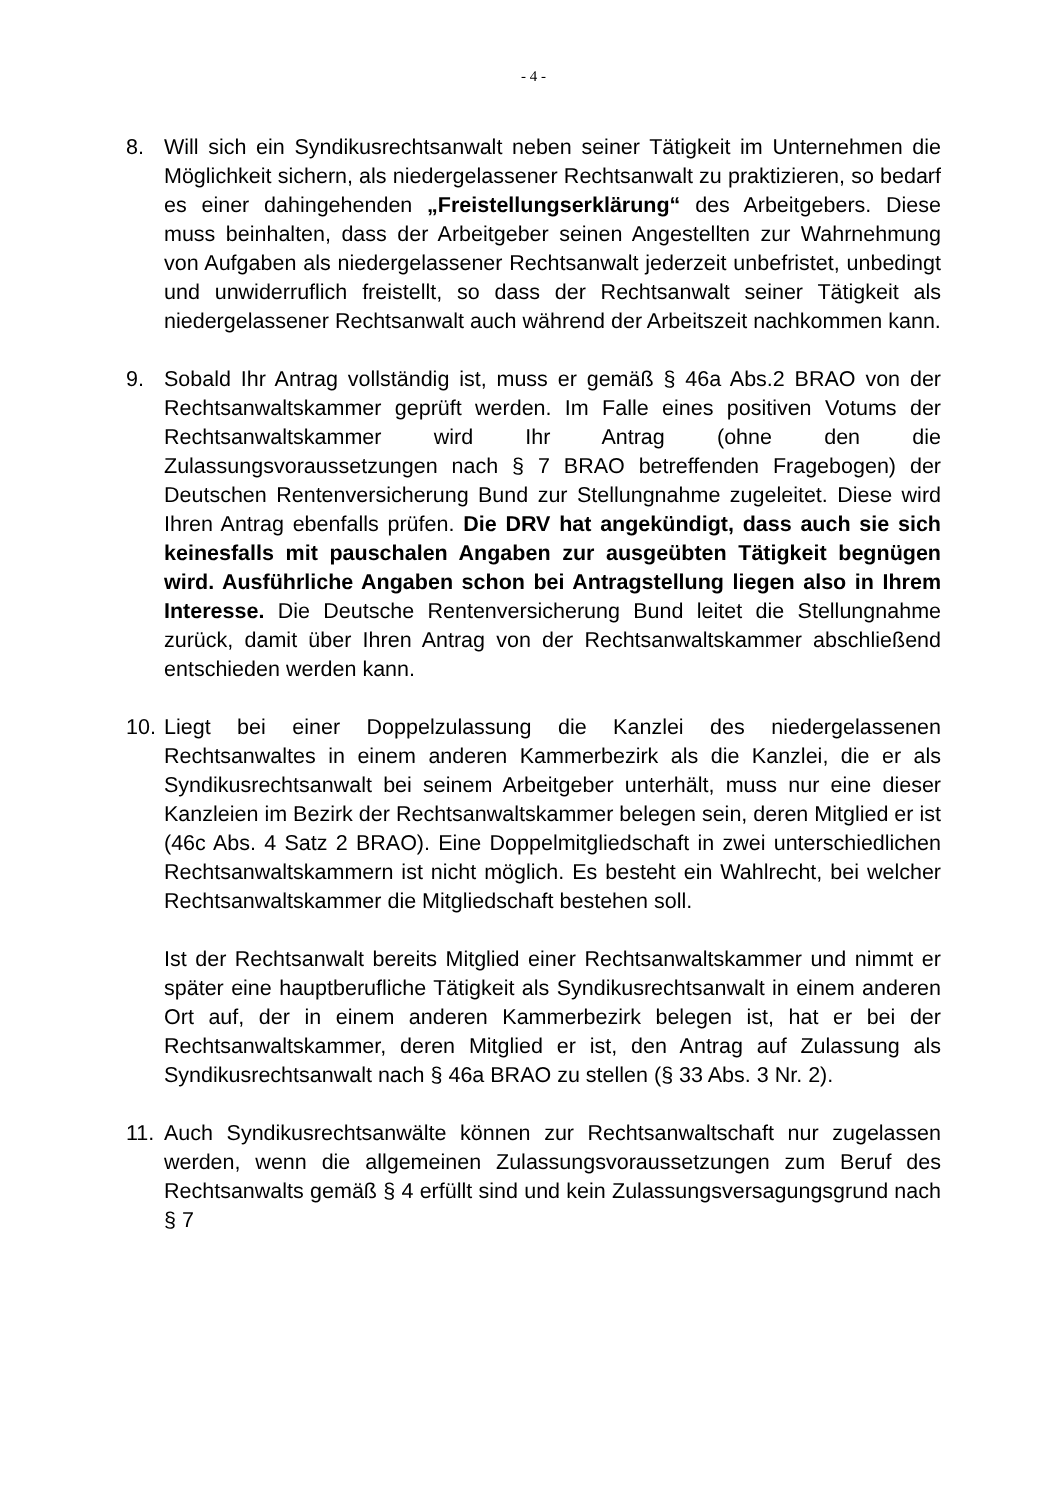- 4 -
8. Will sich ein Syndikusrechtsanwalt neben seiner Tätigkeit im Unternehmen die Möglichkeit sichern, als niedergelassener Rechtsanwalt zu praktizieren, so bedarf es einer dahingehenden „Freistellungserklärung“ des Arbeitgebers. Diese muss beinhalten, dass der Arbeitgeber seinen Angestellten zur Wahrnehmung von Aufgaben als niedergelassener Rechtsanwalt jederzeit unbefristet, unbedingt und unwiderruflich freistellt, so dass der Rechtsanwalt seiner Tätigkeit als niedergelassener Rechtsanwalt auch während der Arbeitszeit nachkommen kann.
9. Sobald Ihr Antrag vollständig ist, muss er gemäß § 46a Abs.2 BRAO von der Rechtsanwaltskammer geprüft werden. Im Falle eines positiven Votums der Rechtsanwaltskammer wird Ihr Antrag (ohne den die Zulassungsvoraussetzungen nach § 7 BRAO betreffenden Fragebogen) der Deutschen Rentenversicherung Bund zur Stellungnahme zugeleitet. Diese wird Ihren Antrag ebenfalls prüfen. Die DRV hat angekündigt, dass auch sie sich keinesfalls mit pauschalen Angaben zur ausgeübten Tätigkeit begnügen wird. Ausführliche Angaben schon bei Antragstellung liegen also in Ihrem Interesse. Die Deutsche Rentenversicherung Bund leitet die Stellungnahme zurück, damit über Ihren Antrag von der Rechtsanwaltskammer abschließend entschieden werden kann.
10.
Liegt bei einer Doppelzulassung die Kanzlei des niedergelassenen Rechtsanwaltes in einem anderen Kammerbezirk als die Kanzlei, die er als Syndikusrechtsanwalt bei seinem Arbeitgeber unterhält, muss nur eine dieser Kanzleien im Bezirk der Rechtsanwaltskammer belegen sein, deren Mitglied er ist (46c Abs. 4 Satz 2 BRAO). Eine Doppelmitgliedschaft in zwei unterschiedlichen Rechtsanwaltskammern ist nicht möglich. Es besteht ein Wahlrecht, bei welcher Rechtsanwaltskammer die Mitgliedschaft bestehen soll.
Ist der Rechtsanwalt bereits Mitglied einer Rechtsanwaltskammer und nimmt er später eine hauptberufliche Tätigkeit als Syndikusrechtsanwalt in einem anderen Ort auf, der in einem anderen Kammerbezirk belegen ist, hat er bei der Rechtsanwaltskammer, deren Mitglied er ist, den Antrag auf Zulassung als Syndikusrechtsanwalt nach § 46a BRAO zu stellen (§ 33 Abs. 3 Nr. 2).
11.
Auch Syndikusrechtsanwälte können zur Rechtsanwaltschaft nur zugelassen werden, wenn die allgemeinen Zulassungsvoraussetzungen zum Beruf des Rechtsanwalts gemäß § 4 erfüllt sind und kein Zulassungsversagungsgrund nach § 7